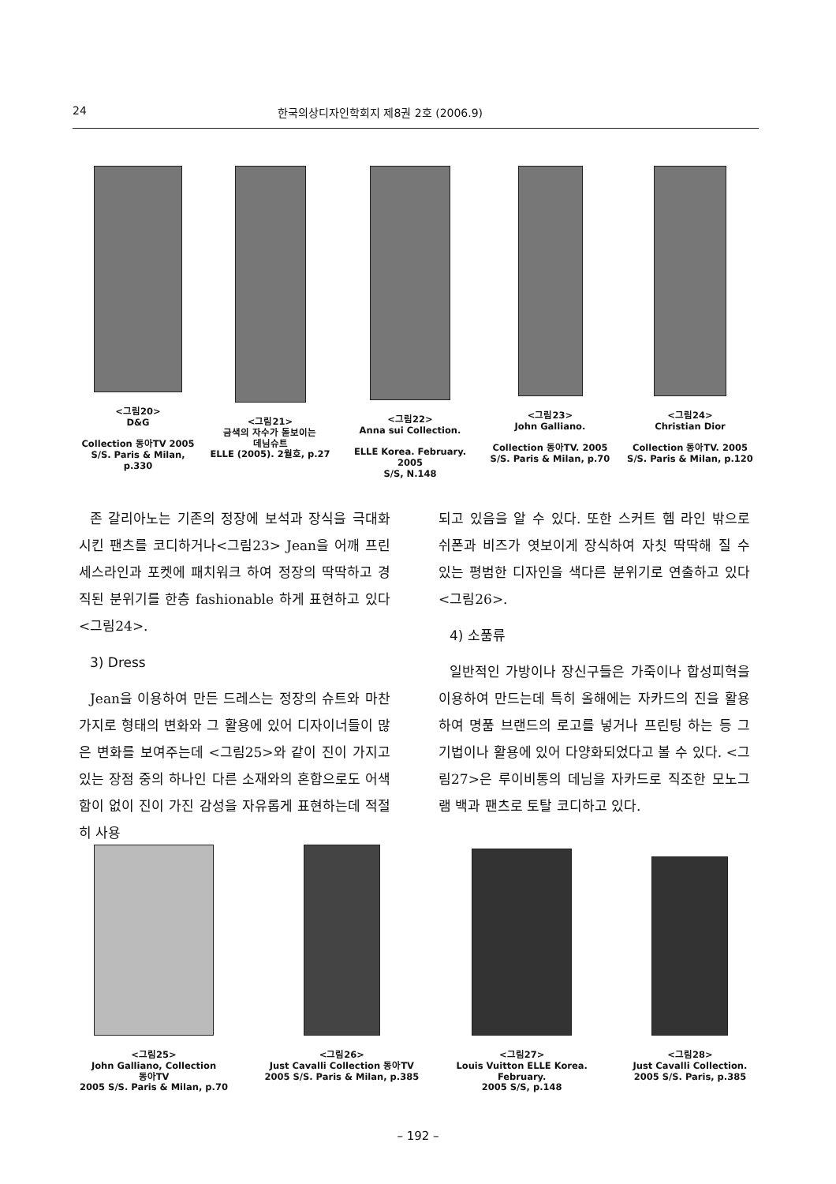24 한국의상디자인학회지 제8권 2호 (2006.9)
<그림20>
D&G
Collection 동아TV 2005
S/S. Paris & Milan, p.330
<그림21>
금색의 자수가 돋보이는
데님슈트
ELLE (2005). 2월호, p.27
<그림22>
Anna sui Collection.
ELLE Korea. February. 2005
S/S, N.148
<그림23>
John Galliano.
Collection 동아TV. 2005
S/S. Paris & Milan, p.70
<그림24>
Christian Dior
Collection 동아TV. 2005
S/S. Paris & Milan, p.120
존 갈리아노는 기존의 정장에 보석과 장식을 극대화 시킨 팬츠를 코디하거나<그림23> Jean을 어깨 프린세스라인과 포켓에 패치워크 하여 정장의 딱딱하고 경직된 분위기를 한층 fashionable 하게 표현하고 있다<그림24>.
3) Dress
Jean을 이용하여 만든 드레스는 정장의 슈트와 마찬가지로 형태의 변화와 그 활용에 있어 디자이너들이 많은 변화를 보여주는데 <그림25>와 같이 진이 가지고 있는 장점 중의 하나인 다른 소재와의 혼합으로도 어색함이 없이 진이 가진 감성을 자유롭게 표현하는데 적절히 사용
되고 있음을 알 수 있다. 또한 스커트 헴 라인 밖으로 쉬폰과 비즈가 엿보이게 장식하여 자칫 딱딱해 질 수 있는 평범한 디자인을 색다른 분위기로 연출하고 있다<그림26>.
4) 소품류
일반적인 가방이나 장신구들은 가죽이나 합성피혁을 이용하여 만드는데 특히 올해에는 자카드의 진을 활용하여 명품 브랜드의 로고를 넣거나 프린팅 하는 등 그 기법이나 활용에 있어 다양화되었다고 볼 수 있다. <그림27>은 루이비통의 데님을 자카드로 직조한 모노그램 백과 팬츠로 토탈 코디하고 있다.
<그림25>
John Galliano, Collection
동아TV
2005 S/S. Paris & Milan, p.70
<그림26>
Just Cavalli Collection 동아TV
2005 S/S. Paris & Milan, p.385
<그림27>
Louis Vuitton ELLE Korea.
February.
2005 S/S, p.148
<그림28>
Just Cavalli Collection.
2005 S/S. Paris, p.385
– 192 –